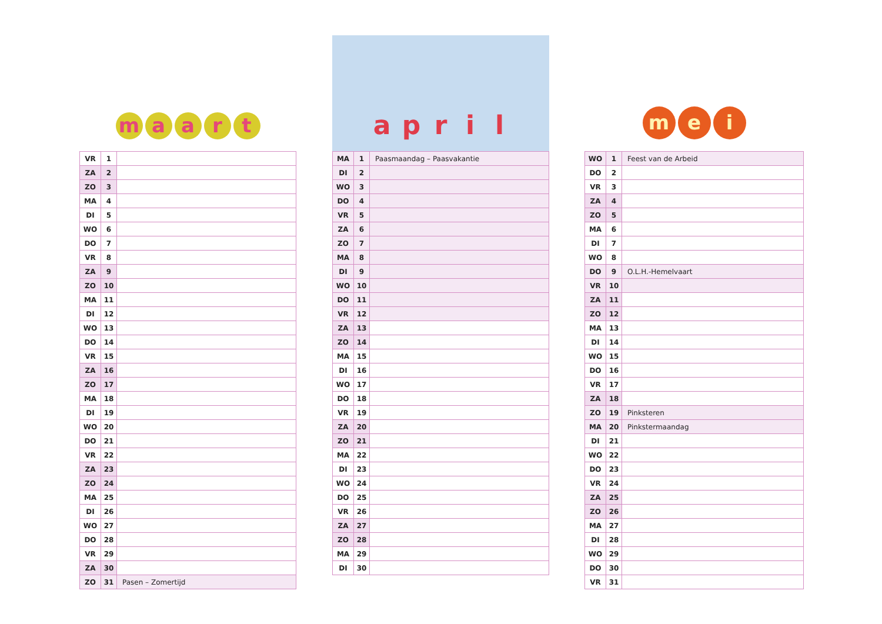maart
| VR | 1 | |
| ZA | 2 | |
| ZO | 3 | |
| MA | 4 | |
| DI | 5 | |
| WO | 6 | |
| DO | 7 | |
| VR | 8 | |
| ZA | 9 | |
| ZO | 10 | |
| MA | 11 | |
| DI | 12 | |
| WO | 13 | |
| DO | 14 | |
| VR | 15 | |
| ZA | 16 | |
| ZO | 17 | |
| MA | 18 | |
| DI | 19 | |
| WO | 20 | |
| DO | 21 | |
| VR | 22 | |
| ZA | 23 | |
| ZO | 24 | |
| MA | 25 | |
| DI | 26 | |
| WO | 27 | |
| DO | 28 | |
| VR | 29 | |
| ZA | 30 | |
| ZO | 31 | Pasen – Zomertijd |
april
| MA | 1 | Paasmaandag – Paasvakantie |
| DI | 2 | |
| WO | 3 | |
| DO | 4 | |
| VR | 5 | |
| ZA | 6 | |
| ZO | 7 | |
| MA | 8 | |
| DI | 9 | |
| WO | 10 | |
| DO | 11 | |
| VR | 12 | |
| ZA | 13 | |
| ZO | 14 | |
| MA | 15 | |
| DI | 16 | |
| WO | 17 | |
| DO | 18 | |
| VR | 19 | |
| ZA | 20 | |
| ZO | 21 | |
| MA | 22 | |
| DI | 23 | |
| WO | 24 | |
| DO | 25 | |
| VR | 26 | |
| ZA | 27 | |
| ZO | 28 | |
| MA | 29 | |
| DI | 30 | |
me i
| WO | 1 | Feest van de Arbeid |
| DO | 2 | |
| VR | 3 | |
| ZA | 4 | |
| ZO | 5 | |
| MA | 6 | |
| DI | 7 | |
| WO | 8 | |
| DO | 9 | O.L.H.-Hemelvaart |
| VR | 10 | |
| ZA | 11 | |
| ZO | 12 | |
| MA | 13 | |
| DI | 14 | |
| WO | 15 | |
| DO | 16 | |
| VR | 17 | |
| ZA | 18 | |
| ZO | 19 | Pinksteren |
| MA | 20 | Pinkstermaandag |
| DI | 21 | |
| WO | 22 | |
| DO | 23 | |
| VR | 24 | |
| ZA | 25 | |
| ZO | 26 | |
| MA | 27 | |
| DI | 28 | |
| WO | 29 | |
| DO | 30 | |
| VR | 31 | |